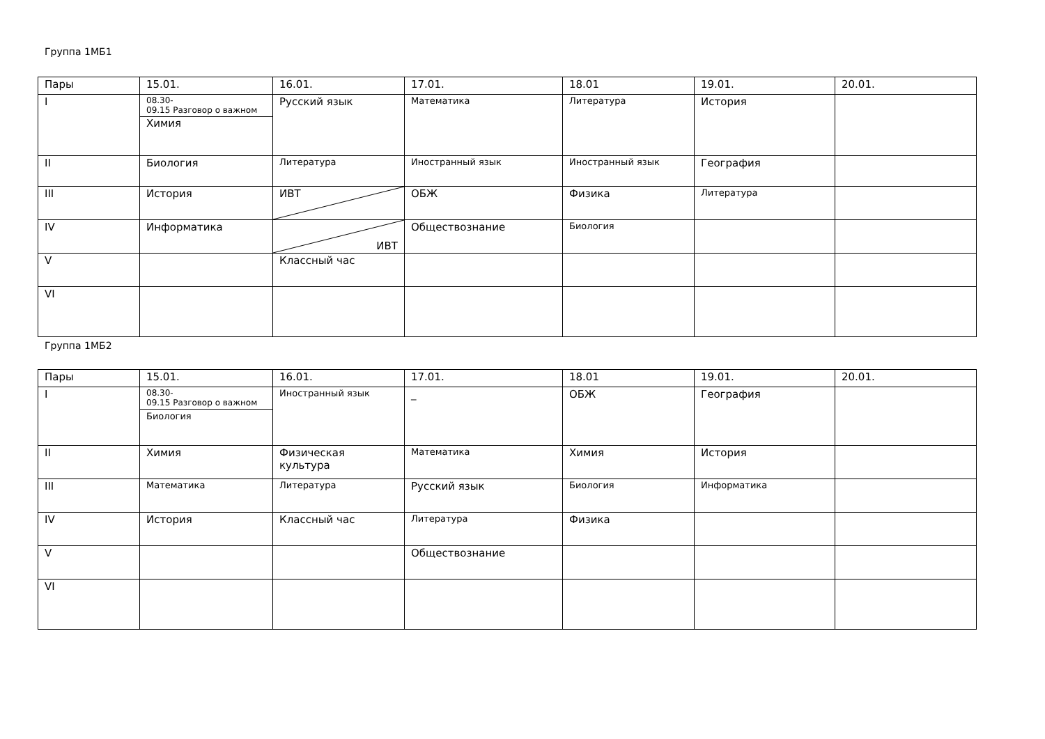Группа 1МБ1
| Пары | 15.01. | 16.01. | 17.01. | 18.01 | 19.01. | 20.01. |
| --- | --- | --- | --- | --- | --- | --- |
| I | 08.30- 09.15 Разговор о важном Химия | Русский язык | Математика | Литература | История | |
| II | Биология | Литература | Иностранный язык | Иностранный язык | География | |
| III | История | ИВТ | ОБЖ | Физика | Литература | |
| IV | Информатика | ИВТ | Обществознание | Биология | | |
| V | | Классный час | | | | |
| VI | | | | | | |
Группа 1МБ2
| Пары | 15.01. | 16.01. | 17.01. | 18.01 | 19.01. | 20.01. |
| --- | --- | --- | --- | --- | --- | --- |
| I | 08.30- 09.15 Разговор о важном Биология | Иностранный язык | _ | ОБЖ | География | |
| II | Химия | Физическая культура | Математика | Химия | История | |
| III | Математика | Литература | Русский язык | Биология | Информатика | |
| IV | История | Классный час | Литература | Физика | | |
| V | | | Обществознание | | | |
| VI | | | | | | |